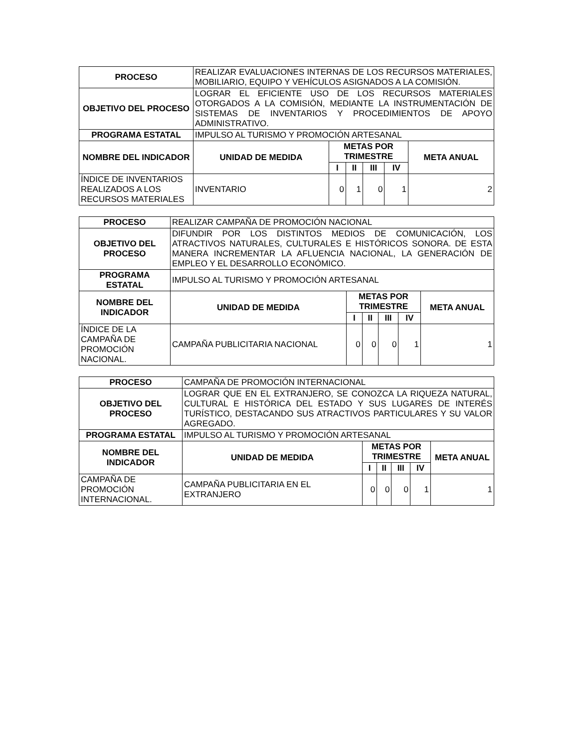| PROCESO | REALIZAR EVALUACIONES INTERNAS DE LOS RECURSOS MATERIALES, MOBILIARIO, EQUIPO Y VEHÍCULOS ASIGNADOS A LA COMISIÓN. | | | | | |
| OBJETIVO DEL PROCESO | LOGRAR EL EFICIENTE USO DE LOS RECURSOS MATERIALES OTORGADOS A LA COMISIÓN, MEDIANTE LA INSTRUMENTACIÓN DE SISTEMAS DE INVENTARIOS Y PROCEDIMIENTOS DE APOYO ADMINISTRATIVO. | | | | | |
| PROGRAMA ESTATAL | IMPULSO AL TURISMO Y PROMOCIÓN ARTESANAL | | | | | |
| NOMBRE DEL INDICADOR | UNIDAD DE MEDIDA | METAS POR TRIMESTRE | | | | META ANUAL |
| | | I | II | III | IV | |
| ÍNDICE DE INVENTARIOS REALIZADOS A LOS RECURSOS MATERIALES | INVENTARIO | 0 | 1 | 0 | 1 | 2 |
| PROCESO | REALIZAR CAMPAÑA DE PROMOCIÓN NACIONAL | | | | | |
| OBJETIVO DEL PROCESO | DIFUNDIR POR LOS DISTINTOS MEDIOS DE COMUNICACIÓN, LOS ATRACTIVOS NATURALES, CULTURALES E HISTÓRICOS SONORA. DE ESTA MANERA INCREMENTAR LA AFLUENCIA NACIONAL, LA GENERACIÓN DE EMPLEO Y EL DESARROLLO ECONÓMICO. | | | | | |
| PROGRAMA ESTATAL | IMPULSO AL TURISMO Y PROMOCIÓN ARTESANAL | | | | | |
| NOMBRE DEL INDICADOR | UNIDAD DE MEDIDA | METAS POR TRIMESTRE | | | | META ANUAL |
| | | I | II | III | IV | |
| ÍNDICE DE LA CAMPAÑA DE PROMOCIÓN NACIONAL. | CAMPAÑA PUBLICITARIA NACIONAL | 0 | 0 | 0 | 1 | 1 |
| PROCESO | CAMPAÑA DE PROMOCIÓN INTERNACIONAL | | | | | |
| OBJETIVO DEL PROCESO | LOGRAR QUE EN EL EXTRANJERO, SE CONOZCA LA RIQUEZA NATURAL, CULTURAL E HISTÓRICA DEL ESTADO Y SUS LUGARES DE INTERÉS TURÍSTICO, DESTACANDO SUS ATRACTIVOS PARTICULARES Y SU VALOR AGREGADO. | | | | | |
| PROGRAMA ESTATAL | IMPULSO AL TURISMO Y PROMOCIÓN ARTESANAL | | | | | |
| NOMBRE DEL INDICADOR | UNIDAD DE MEDIDA | METAS POR TRIMESTRE | | | | META ANUAL |
| | | I | II | III | IV | |
| CAMPAÑA DE PROMOCIÓN INTERNACIONAL. | CAMPAÑA PUBLICITARIA EN EL EXTRANJERO | 0 | 0 | 0 | 1 | 1 |